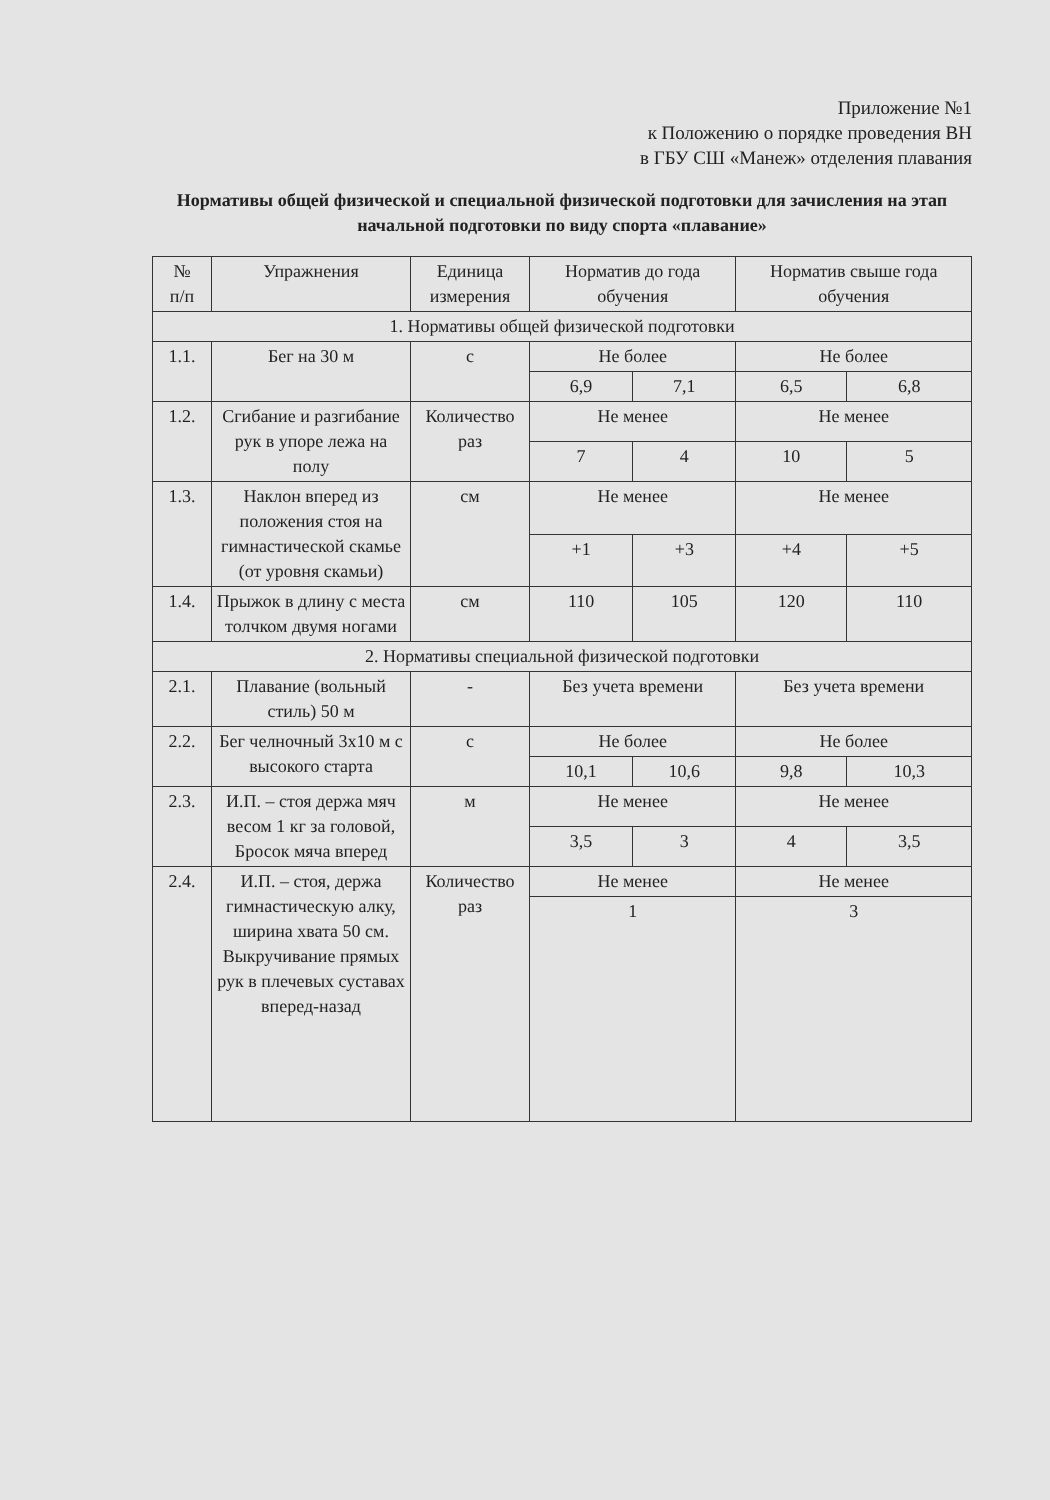Приложение №1
к Положению о порядке проведения ВН
в ГБУ СШ «Манеж» отделения плавания
Нормативы общей физической и специальной физической подготовки для зачисления на этап начальной подготовки по виду спорта «плавание»
| № п/п | Упражнения | Единица измерения | Норматив до года обучения | | Норматив свыше года обучения | |
| --- | --- | --- | --- | --- | --- | --- |
| 1. Нормативы общей физической подготовки | | | | | | |
| 1.1. | Бег на 30 м | с | Не более | | Не более | |
| | | | 6,9 | 7,1 | 6,5 | 6,8 |
| 1.2. | Сгибание и разгибание рук в упоре лежа на полу | Количество раз | Не менее | | Не менее | |
| | | | 7 | 4 | 10 | 5 |
| 1.3. | Наклон вперед из положения стоя на гимнастической скамье (от уровня скамьи) | см | Не менее | | Не менее | |
| | | | +1 | +3 | +4 | +5 |
| 1.4. | Прыжок в длину с места толчком двумя ногами | см | 110 | 105 | 120 | 110 |
| 2. Нормативы специальной физической подготовки | | | | | | |
| 2.1. | Плавание (вольный стиль) 50 м | - | Без учета времени | | Без учета времени | |
| 2.2. | Бег челночный 3х10 м с высокого старта | с | Не более | | Не более | |
| | | | 10,1 | 10,6 | 9,8 | 10,3 |
| 2.3. | И.П. – стоя держа мяч весом 1 кг за головой, Бросок мяча вперед | м | Не менее | | Не менее | |
| | | | 3,5 | 3 | 4 | 3,5 |
| 2.4. | И.П. – стоя, держа гимнастическую алку, ширина хвата 50 см. Выкручивание прямых рук в плечевых суставах вперед-назад | Количество раз | Не менее | | Не менее | |
| | | | 1 | | 3 | |